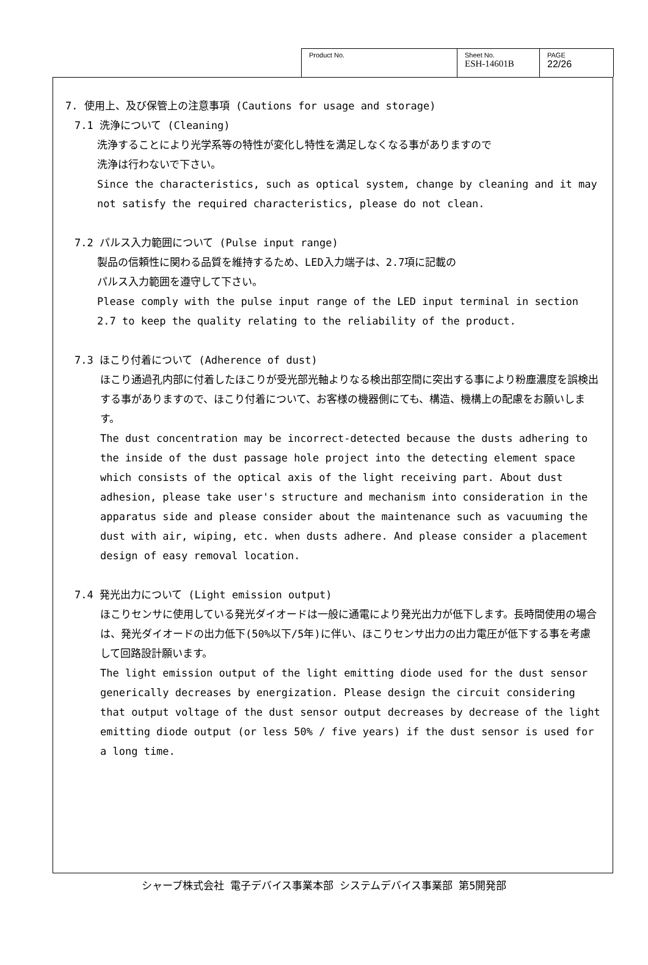| Product No. | Sheet No. ESH-14601B | PAGE 22/26 |
7. 使用上、及び保管上の注意事項 (Cautions for usage and storage)
7.1 洗浄について (Cleaning)
洗浄することにより光学系等の特性が変化し特性を満足しなくなる事がありますので
洗浄は行わないで下さい。
Since the characteristics, such as optical system, change by cleaning and it may not satisfy the required characteristics, please do not clean.
7.2 パルス入力範囲について (Pulse input range)
製品の信頼性に関わる品質を維持するため、LED入力端子は、2.7項に記載の
パルス入力範囲を遵守して下さい。
Please comply with the pulse input range of the LED input terminal in section 2.7 to keep the quality relating to the reliability of the product.
7.3 ほこり付着について (Adherence of dust)
ほこり通過孔内部に付着したほこりが受光部光軸よりなる検出部空間に突出する事により粉塵濃度を誤検出する事がありますので、ほこり付着について、お客様の機器側にても、構造、機構上の配慮をお願いします。
The dust concentration may be incorrect-detected because the dusts adhering to the inside of the dust passage hole project into the detecting element space which consists of the optical axis of the light receiving part. About dust adhesion, please take user's structure and mechanism into consideration in the apparatus side and please consider about the maintenance such as vacuuming the dust with air, wiping, etc. when dusts adhere. And please consider a placement design of easy removal location.
7.4 発光出力について (Light emission output)
ほこりセンサに使用している発光ダイオードは一般に通電により発光出力が低下します。長時間使用の場合は、発光ダイオードの出力低下(50%以下/5年)に伴い、ほこりセンサ出力の出力電圧が低下する事を考慮して回路設計願います。
The light emission output of the light emitting diode used for the dust sensor generically decreases by energization. Please design the circuit considering that output voltage of the dust sensor output decreases by decrease of the light emitting diode output (or less 50% / five years) if the dust sensor is used for a long time.
シャープ株式会社 電子デバイス事業本部 システムデバイス事業部 第5開発部